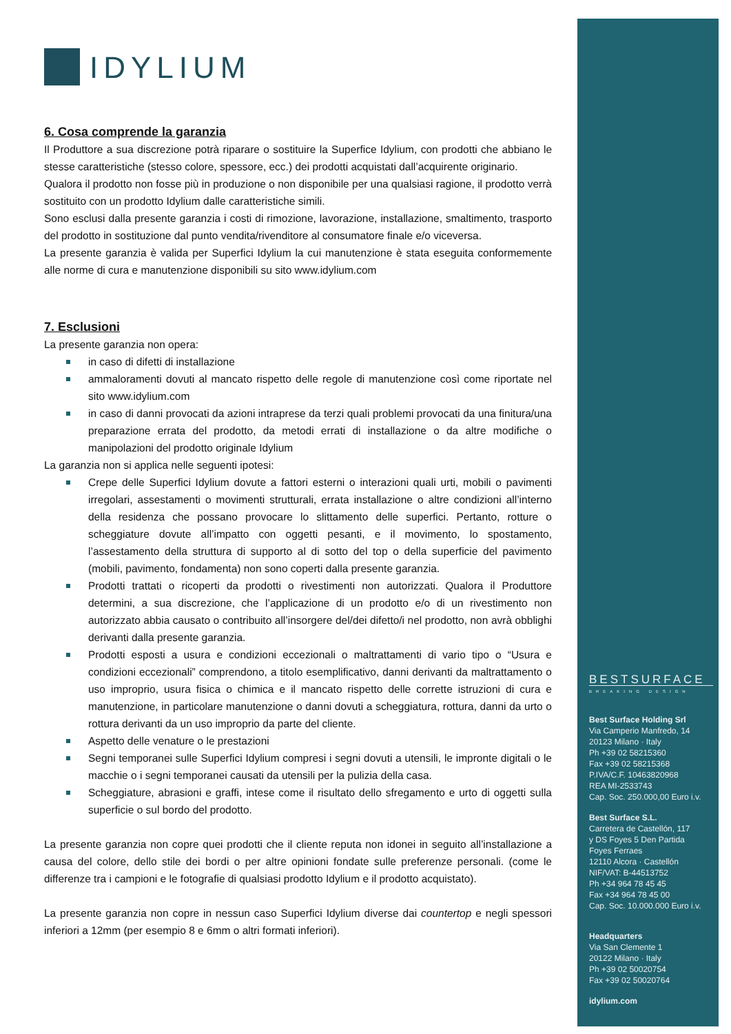IDYLIUM
6. Cosa comprende la garanzia
Il Produttore a sua discrezione potrà riparare o sostituire la Superfice Idylium, con prodotti che abbiano le stesse caratteristiche (stesso colore, spessore, ecc.) dei prodotti acquistati dall’acquirente originario.
Qualora il prodotto non fosse più in produzione o non disponibile per una qualsiasi ragione, il prodotto verrà sostituito con un prodotto Idylium dalle caratteristiche simili.
Sono esclusi dalla presente garanzia i costi di rimozione, lavorazione, installazione, smaltimento, trasporto del prodotto in sostituzione dal punto vendita/rivenditore al consumatore finale e/o viceversa.
La presente garanzia è valida per Superfici Idylium la cui manutenzione è stata eseguita conformemente alle norme di cura e manutenzione disponibili su sito www.idylium.com
7. Esclusioni
La presente garanzia non opera:
in caso di difetti di installazione
ammaloramenti dovuti al mancato rispetto delle regole di manutenzione così come riportate nel sito www.idylium.com
in caso di danni provocati da azioni intraprese da terzi quali problemi provocati da una finitura/una preparazione errata del prodotto, da metodi errati di installazione o da altre modifiche o manipolazioni del prodotto originale Idylium
La garanzia non si applica nelle seguenti ipotesi:
Crepe delle Superfici Idylium dovute a fattori esterni o interazioni quali urti, mobili o pavimenti irregolari, assestamenti o movimenti strutturali, errata installazione o altre condizioni all’interno della residenza che possano provocare lo slittamento delle superfici. Pertanto, rotture o scheggiature dovute all’impatto con oggetti pesanti, e il movimento, lo spostamento, l’assestamento della struttura di supporto al di sotto del top o della superficie del pavimento (mobili, pavimento, fondamenta) non sono coperti dalla presente garanzia.
Prodotti trattati o ricoperti da prodotti o rivestimenti non autorizzati. Qualora il Produttore determini, a sua discrezione, che l’applicazione di un prodotto e/o di un rivestimento non autorizzato abbia causato o contribuito all’insorgere del/dei difetto/i nel prodotto, non avrà obblighi derivanti dalla presente garanzia.
Prodotti esposti a usura e condizioni eccezionali o maltrattamenti di vario tipo o “Usura e condizioni eccezionali” comprendono, a titolo esemplificativo, danni derivanti da maltrattamento o uso improprio, usura fisica o chimica e il mancato rispetto delle corrette istruzioni di cura e manutenzione, in particolare manutenzione o danni dovuti a scheggiatura, rottura, danni da urto o rottura derivanti da un uso improprio da parte del cliente.
Aspetto delle venature o le prestazioni
Segni temporanei sulle Superfici Idylium compresi i segni dovuti a utensili, le impronte digitali o le macchie o i segni temporanei causati da utensili per la pulizia della casa.
Scheggiature, abrasioni e graffi, intese come il risultato dello sfregamento e urto di oggetti sulla superficie o sul bordo del prodotto.
La presente garanzia non copre quei prodotti che il cliente reputa non idonei in seguito all’installazione a causa del colore, dello stile dei bordi o per altre opinioni fondate sulle preferenze personali. (come le differenze tra i campioni e le fotografie di qualsiasi prodotto Idylium e il prodotto acquistato).
La presente garanzia non copre in nessun caso Superfici Idylium diverse dai countertop e negli spessori inferiori a 12mm (per esempio 8 e 6mm o altri formati inferiori).
BESTSURFACE
BREAKING DESIGN
Best Surface Holding Srl
Via Camperio Manfredo, 14
20123 Milano · Italy
Ph +39 02 58215360
Fax +39 02 58215368
P.IVA/C.F. 10463820968
REA MI-2533743
Cap. Soc. 250.000,00 Euro i.v.
Best Surface S.L.
Carretera de Castellón, 117
y DS Foyes 5 Den Partida
Foyes Ferraes
12110 Alcora · Castellón
NIF/VAT: B-44513752
Ph +34 964 78 45 45
Fax +34 964 78 45 00
Cap. Soc. 10.000.000 Euro i.v.
Headquarters
Via San Clemente 1
20122 Milano · Italy
Ph +39 02 50020754
Fax +39 02 50020764
idylium.com